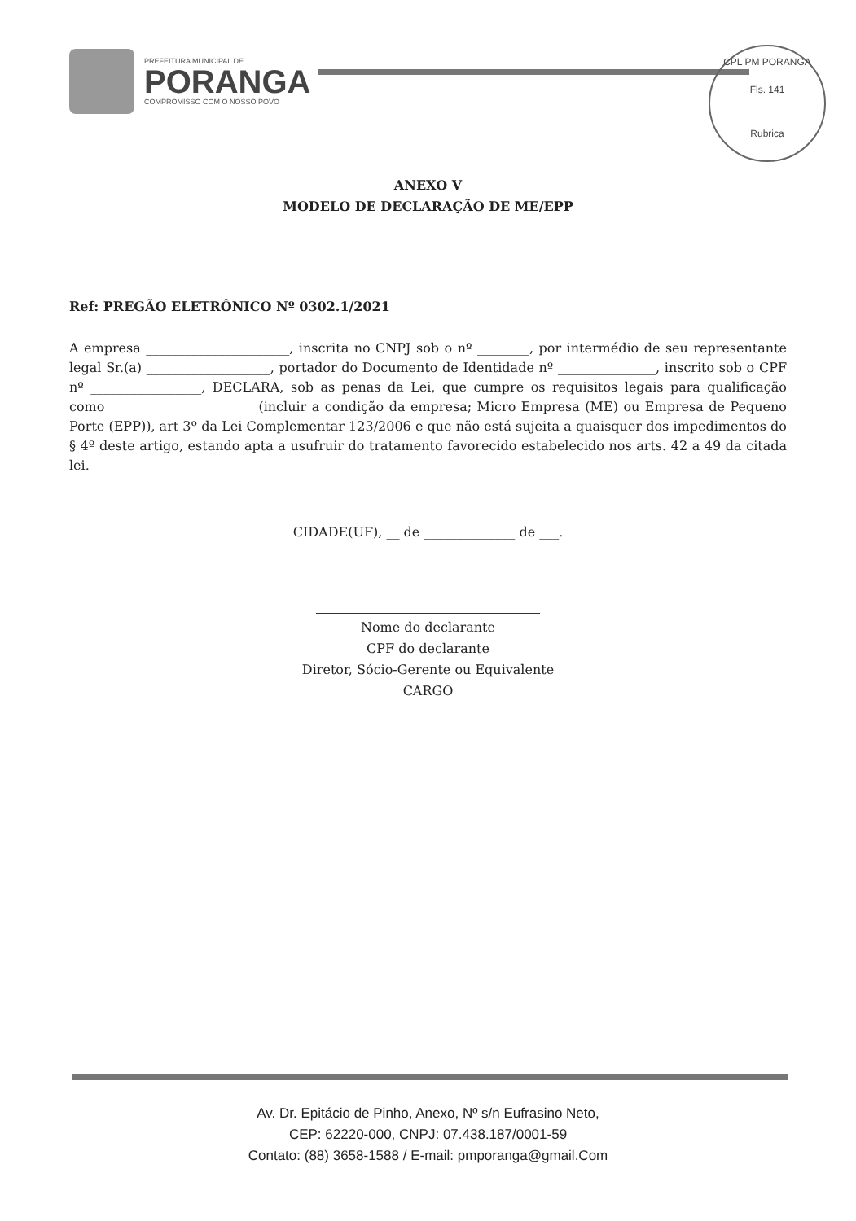PREFEITURA MUNICIPAL DE
PORANGA
COMPROMISSO COM O NOSSO POVO
CPL PM PORANGA
Fls. 141
Rubrica
ANEXO V
MODELO DE DECLARAÇÃO DE ME/EPP
Ref: PREGÃO ELETRÔNICO Nº 0302.1/2021
A empresa ______________________, inscrita no CNPJ sob o nº ________, por intermédio de seu representante legal Sr.(a) ___________________, portador do Documento de Identidade nº _______________, inscrito sob o CPF nº _________________, DECLARA, sob as penas da Lei, que cumpre os requisitos legais para qualificação como ______________________ (incluir a condição da empresa; Micro Empresa (ME) ou Empresa de Pequeno Porte (EPP)), art 3º da Lei Complementar 123/2006 e que não está sujeita a quaisquer dos impedimentos do § 4º deste artigo, estando apta a usufruir do tratamento favorecido estabelecido nos arts. 42 a 49 da citada lei.
CIDADE(UF), __ de ______________ de ___.
Nome do declarante
CPF do declarante
Diretor, Sócio-Gerente ou Equivalente
CARGO
Av. Dr. Epitácio de Pinho, Anexo, Nº s/n Eufrasino Neto,
CEP: 62220-000, CNPJ: 07.438.187/0001-59
Contato: (88) 3658-1588 / E-mail: pmporanga@gmail.Com